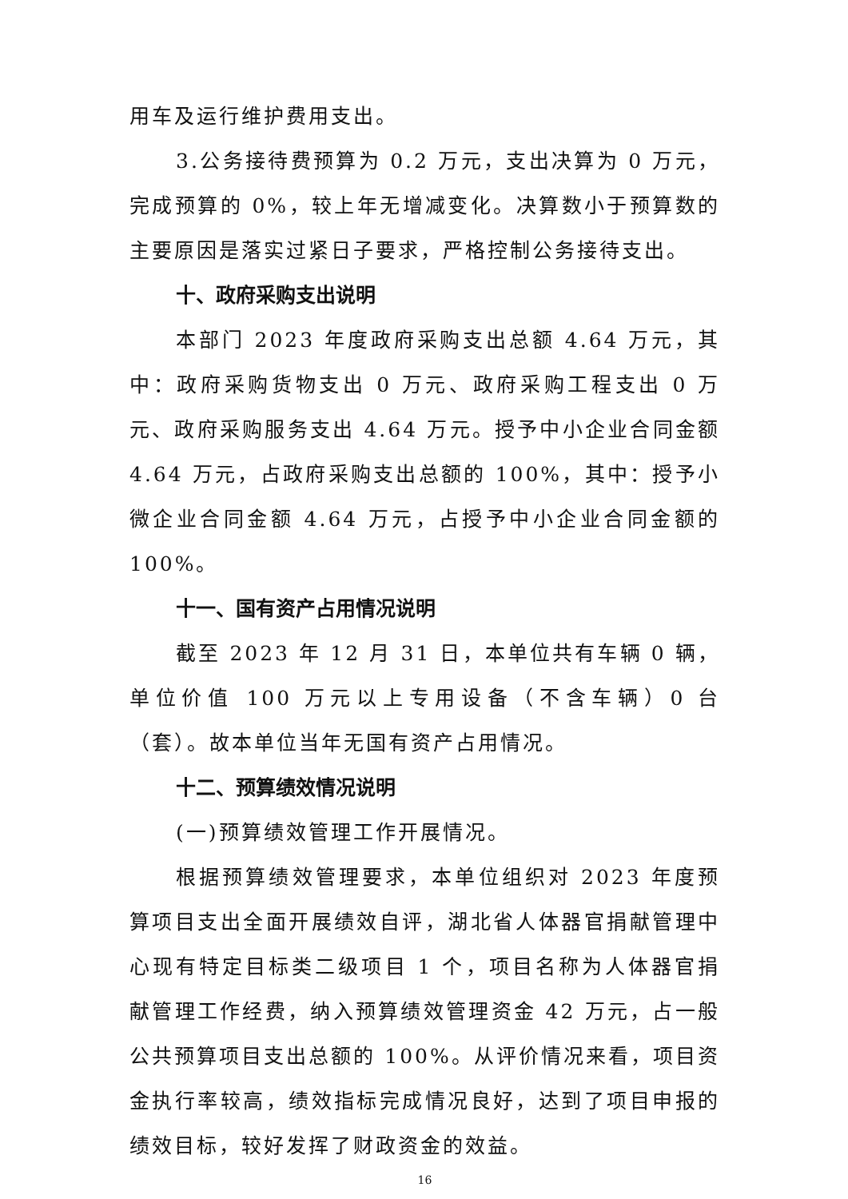用车及运行维护费用支出。
3.公务接待费预算为 0.2 万元，支出决算为 0 万元，完成预算的 0%，较上年无增减变化。决算数小于预算数的主要原因是落实过紧日子要求，严格控制公务接待支出。
十、政府采购支出说明
本部门 2023 年度政府采购支出总额 4.64 万元，其中：政府采购货物支出 0 万元、政府采购工程支出 0 万元、政府采购服务支出 4.64 万元。授予中小企业合同金额 4.64 万元，占政府采购支出总额的 100%，其中：授予小微企业合同金额 4.64 万元，占授予中小企业合同金额的 100%。
十一、国有资产占用情况说明
截至 2023 年 12 月 31 日，本单位共有车辆 0 辆，单位价值 100 万元以上专用设备（不含车辆）0 台（套）。故本单位当年无国有资产占用情况。
十二、预算绩效情况说明
(一)预算绩效管理工作开展情况。
根据预算绩效管理要求，本单位组织对 2023 年度预算项目支出全面开展绩效自评，湖北省人体器官捐献管理中心现有特定目标类二级项目 1 个，项目名称为人体器官捐献管理工作经费，纳入预算绩效管理资金 42 万元，占一般公共预算项目支出总额的 100%。从评价情况来看，项目资金执行率较高，绩效指标完成情况良好，达到了项目申报的绩效目标，较好发挥了财政资金的效益。
16